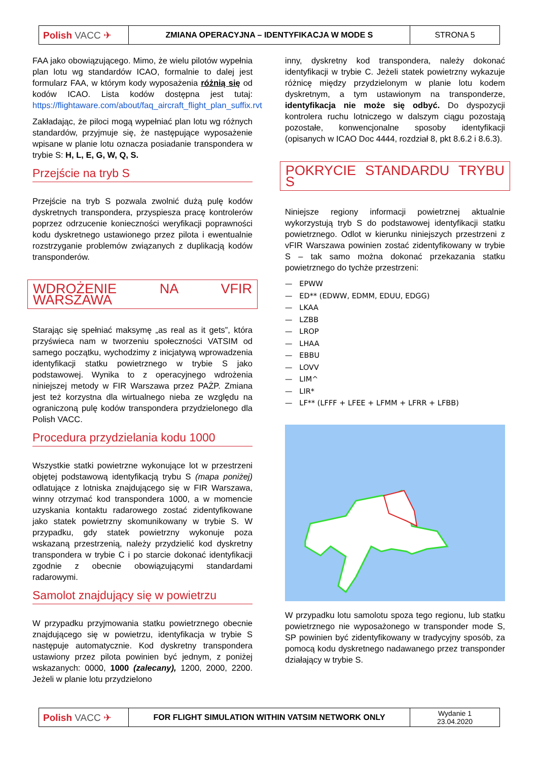| Polish VACC ✈ | ZMIANA OPERACYJNA – IDENTYFIKACJA W MODE S | STRONA 5 |
FAA jako obowiązującego. Mimo, że wielu pilotów wypełnia plan lotu wg standardów ICAO, formalnie to dalej jest formularz FAA, w którym kody wyposażenia różnią się od kodów ICAO. Lista kodów dostępna jest tutaj: https://flightaware.com/about/faq_aircraft_flight_plan_suffix.rvt
Zakładając, że piloci mogą wypełniać plan lotu wg różnych standardów, przyjmuje się, że następujące wyposażenie wpisane w planie lotu oznacza posiadanie transpondera w trybie S: H, L, E, G, W, Q, S.
Przejście na tryb S
Przejście na tryb S pozwala zwolnić dużą pulę kodów dyskretnych transpondera, przyspiesza pracę kontrolerów poprzez odrzucenie konieczności weryfikacji poprawności kodu dyskretnego ustawionego przez pilota i ewentualnie rozstrzyganie problemów związanych z duplikacją kodów transponderów.
WDROŻENIE NA VFIR WARSZAWA
Starając się spełniać maksymę „as real as it gets”, która przyświeca nam w tworzeniu społeczności VATSIM od samego początku, wychodzimy z inicjatywą wprowadzenia identyfikacji statku powietrznego w trybie S jako podstawowej. Wynika to z operacyjnego wdrożenia niniejszej metody w FIR Warszawa przez PAŻP. Zmiana jest też korzystna dla wirtualnego nieba ze względu na ograniczoną pulę kodów transpondera przydzielonego dla Polish VACC.
Procedura przydzielania kodu 1000
Wszystkie statki powietrzne wykonujące lot w przestrzeni objętej podstawową identyfikacją trybu S (mapa poniżej) odlatujące z lotniska znajdującego się w FIR Warszawa, winny otrzymać kod transpondera 1000, a w momencie uzyskania kontaktu radarowego zostać zidentyfikowane jako statek powietrzny skomunikowany w trybie S. W przypadku, gdy statek powietrzny wykonuje poza wskazaną przestrzenią, należy przydzielić kod dyskretny transpondera w trybie C i po starcie dokonać identyfikacji zgodnie z obecnie obowiązującymi standardami radarowymi.
Samolot znajdujący się w powietrzu
W przypadku przyjmowania statku powietrznego obecnie znajdującego się w powietrzu, identyfikacja w trybie S następuje automatycznie. Kod dyskretny transpondera ustawiony przez pilota powinien być jednym, z poniżej wskazanych: 0000, 1000 (zalecany), 1200, 2000, 2200. Jeżeli w planie lotu przydzielono
inny, dyskretny kod transpondera, należy dokonać identyfikacji w trybie C. Jeżeli statek powietrzny wykazuje różnicę między przydzielonym w planie lotu kodem dyskretnym, a tym ustawionym na transponderze, identyfikacja nie może się odbyć. Do dyspozycji kontrolera ruchu lotniczego w dalszym ciągu pozostają pozostałe, konwencjonalne sposoby identyfikacji (opisanych w ICAO Doc 4444, rozdział 8, pkt 8.6.2 i 8.6.3).
POKRYCIE STANDARDU TRYBU S
Niniejsze regiony informacji powietrznej aktualnie wykorzystują tryb S do podstawowej identyfikacji statku powietrznego. Odlot w kierunku niniejszych przestrzeni z vFIR Warszawa powinien zostać zidentyfikowany w trybie S – tak samo można dokonać przekazania statku powietrznego do tychże przestrzeni:
— EPWW
— ED** (EDWW, EDMM, EDUU, EDGG)
— LKAA
— LZBB
— LROP
— LHAA
— EBBU
— LOVV
— LIM^
— LIR*
— LF** (LFFF + LFEE + LFMM + LFRR + LFBB)
W przypadku lotu samolotu spoza tego regionu, lub statku powietrznego nie wyposażonego w transponder mode S, SP powinien być zidentyfikowany w tradycyjny sposób, za pomocą kodu dyskretnego nadawanego przez transponder działający w trybie S.
| Polish VACC ✈ | FOR FLIGHT SIMULATION WITHIN VATSIM NETWORK ONLY | Wydanie 1 23.04.2020 |